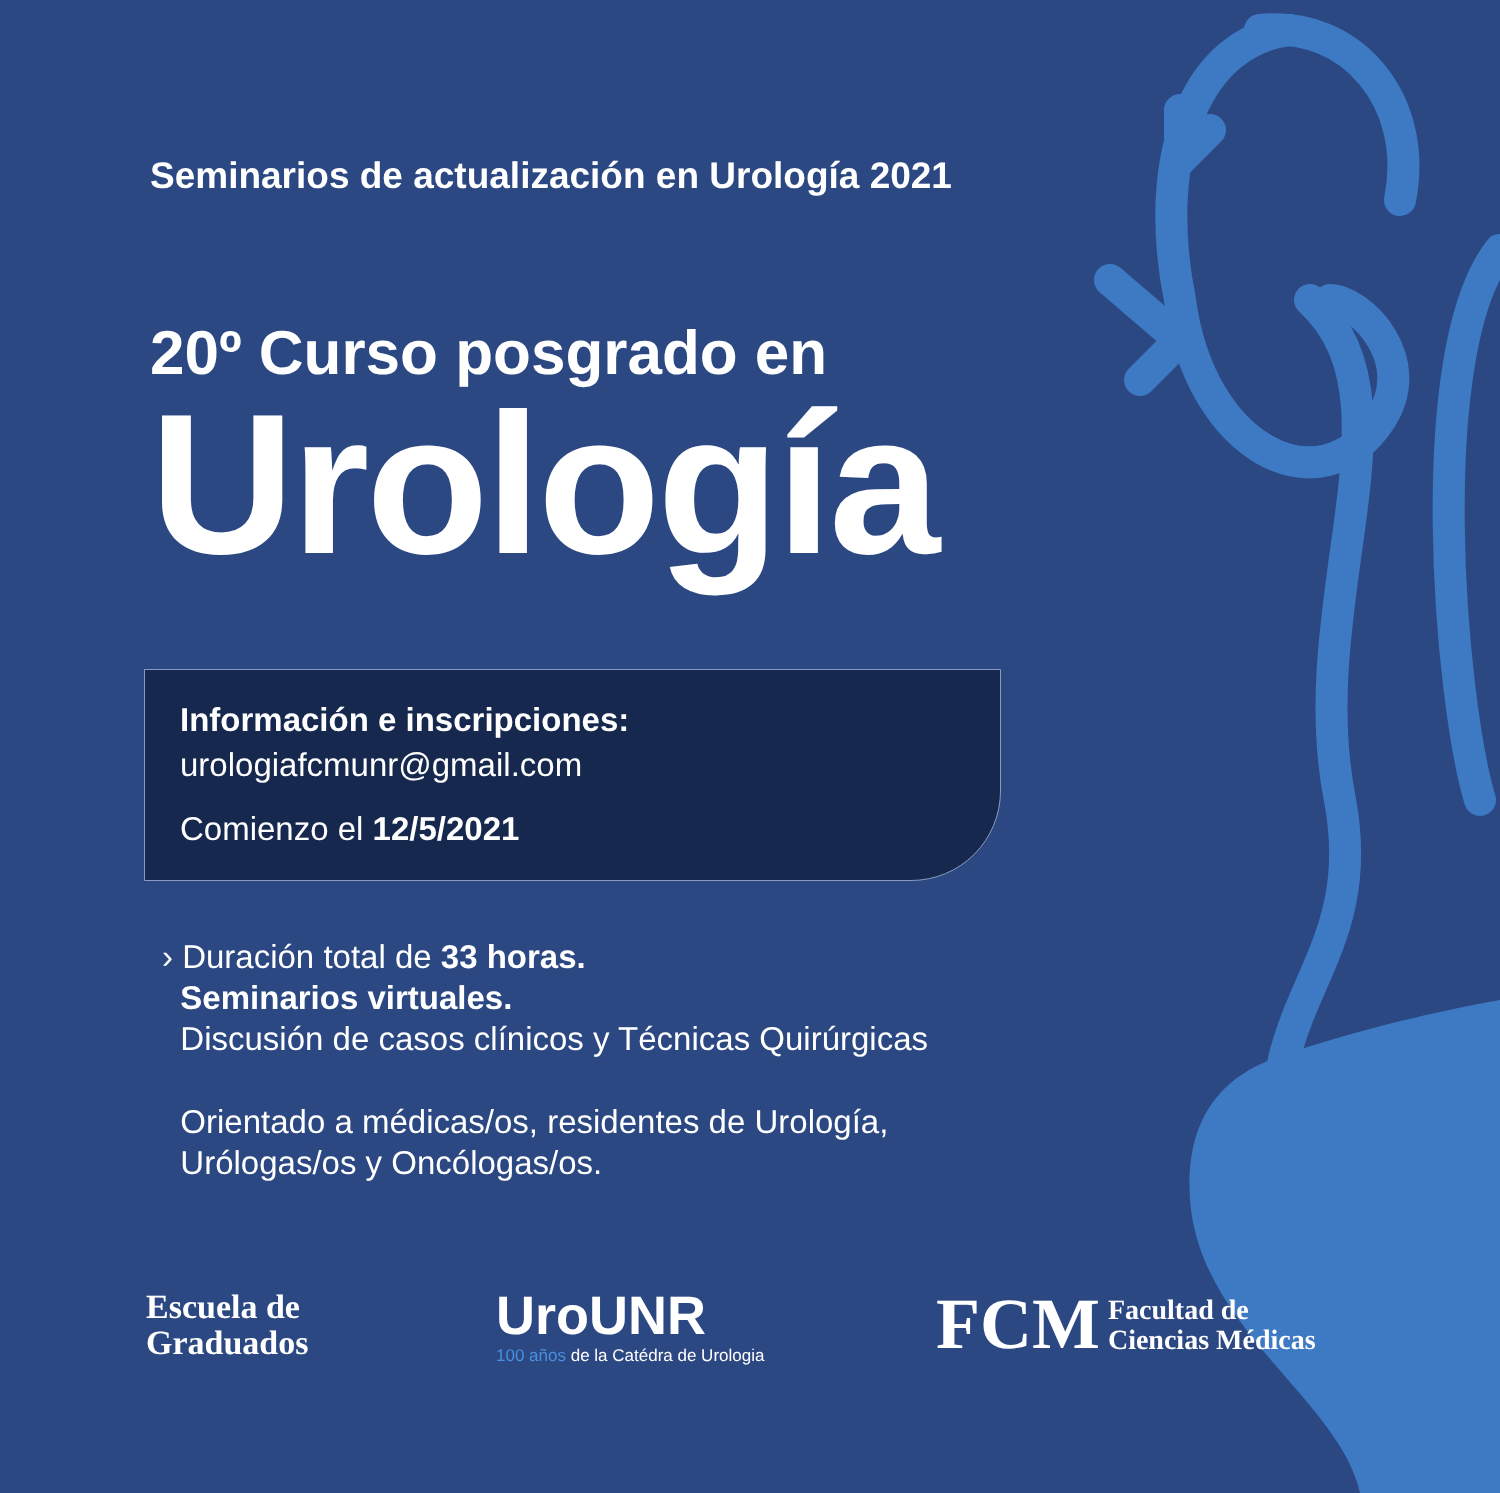Seminarios de actualización en Urología 2021
20º Curso posgrado en
Urología
Información e inscripciones:
urologiafcmunr@gmail.com
Comienzo el 12/5/2021
› Duración total de 33 horas.
Seminarios virtuales.
Discusión de casos clínicos y Técnicas Quirúrgicas
Orientado a médicas/os, residentes de Urología,
Urólogas/os y Oncólogas/os.
Escuela de
Graduados
UroUNR
100 años de la Catédra de Urologia
FCM Facultad de
Ciencias Médicas